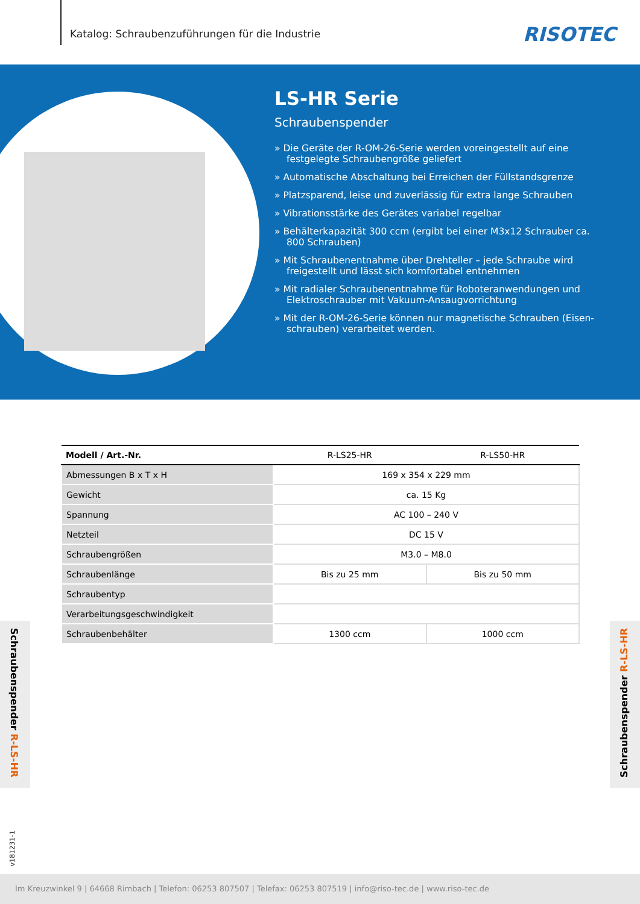Katalog: Schraubenzuführungen für die Industrie
RISOTEC
LS-HR Serie
Schraubenspender
» Die Geräte der R-OM-26-Serie werden voreingestellt auf eine festgelegte Schraubengröße geliefert
» Automatische Abschaltung bei Erreichen der Füllstandsgrenze
» Platzsparend, leise und zuverlässig für extra lange Schrauben
» Vibrationsstärke des Gerätes variabel regelbar
» Behälterkapazität 300 ccm (ergibt bei einer M3x12 Schrauber ca. 800 Schrauben)
» Mit Schraubenentnahme über Drehteller – jede Schraube wird freigestellt und lässt sich komfortabel entnehmen
» Mit radialer Schraubenentnahme für Roboteranwendungen und Elektroschrauber mit Vakuum-Ansaugvorrichtung
» Mit der R-OM-26-Serie können nur magnetische Schrauben (Eisen-schrauben) verarbeitet werden.
| Modell / Art.-Nr. | R-LS25-HR | R-LS50-HR |
| --- | --- | --- |
| Abmessungen B x T x H | 169 x 354 x 229 mm | |
| Gewicht | ca. 15 Kg | |
| Spannung | AC 100 – 240 V | |
| Netzteil | DC 15 V | |
| Schraubengrößen | M3.0 – M8.0 | |
| Schraubenlänge | Bis zu 25 mm | Bis zu 50 mm |
| Schraubentyp | | |
| Verarbeitungsgeschwindigkeit | | |
| Schraubenbehälter | 1300 ccm | 1000 ccm |
Schraubenspender R-LS-HR
Schraubenspender R-LS-HR
v181231-1
Im Kreuzwinkel 9 | 64668 Rimbach | Telefon: 06253 807507 | Telefax: 06253 807519 | info@riso-tec.de | www.riso-tec.de